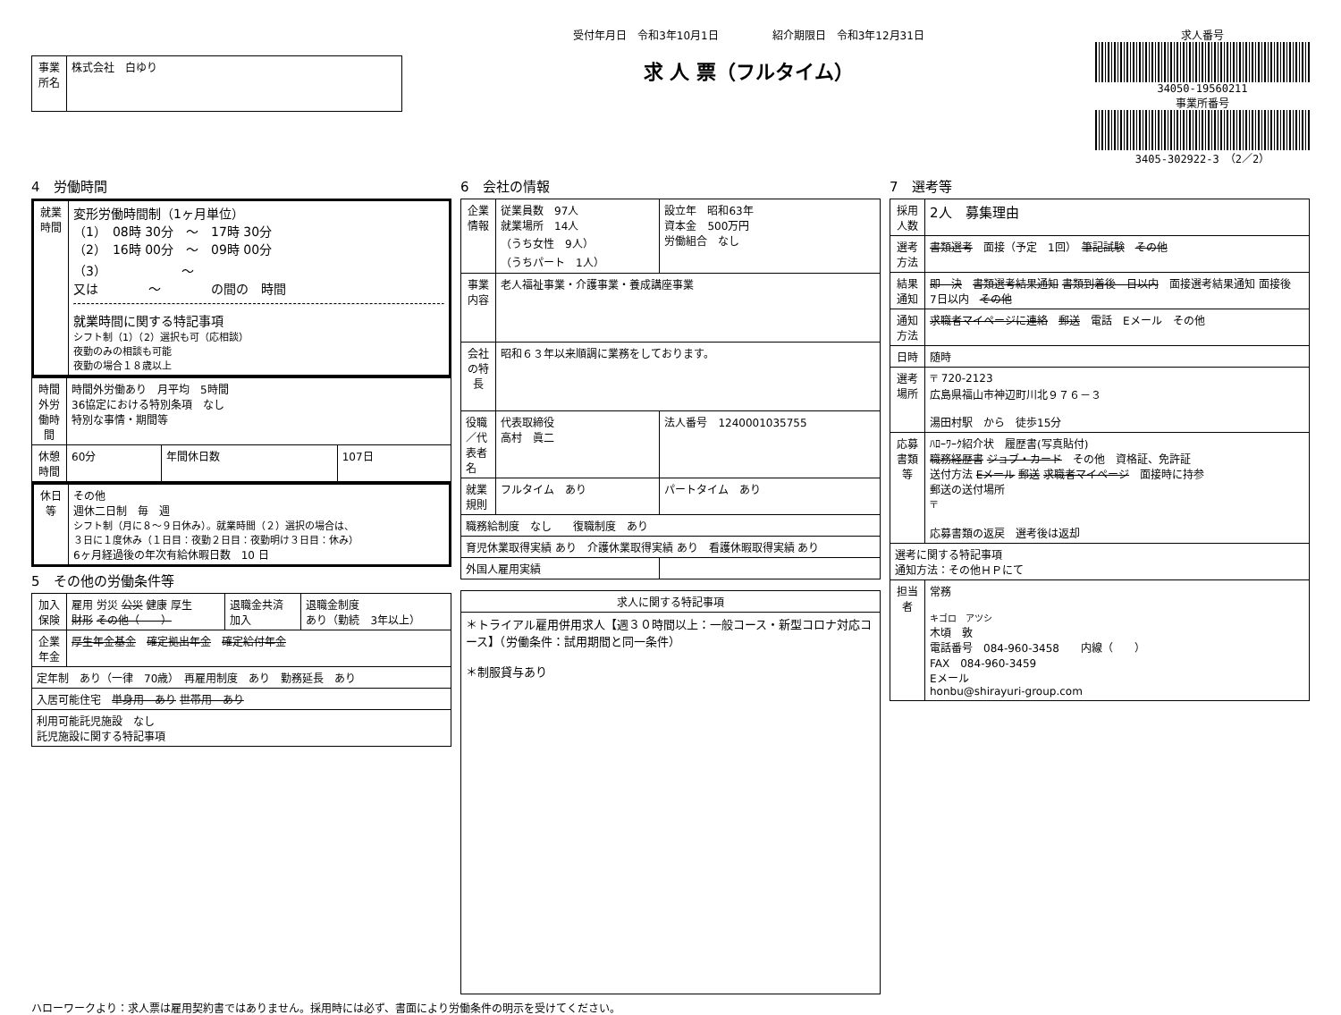| 事業所名 | 株式会社 白ゆり |
受付年月日　令和3年10月1日　　　　　紹介期限日　令和3年12月31日
求 人 票（フルタイム）
求人番号
34050-19560211
事業所番号
3405-302922-3　（2／2）
4　労働時間
| 就業時間 | 変形労働時間制（1ヶ月単位） （1） 08時 30分 ～ 17時 30分 （2） 16時 00分 ～ 09時 00分 （3） ～ 又は ～ の間の 時間 就業時間に関する特記事項 シフト制（1）（2）選択も可（応相談） 夜勤のみの相談も可能 夜勤の場合１８歳以上 |
| 時間外労働時間 | 時間外労働あり 月平均 5時間 36協定における特別条項 なし 特別な事情・期間等 | | |
| 休憩時間 | 60分 | 年間休日数 | 107日 |
| 休日等 | その他 週休二日制 毎 週 シフト制（月に８～９日休み）。就業時間（２）選択の場合は、 ３日に１度休み（１日目：夜勤２日目：夜勤明け３日目：休み） 6ヶ月経過後の年次有給休暇日数 10 日 |
5　その他の労働条件等
| 加入保険 | 雇用 労災 公災 健康 厚生 財形 その他（ ） | 退職金共済 加入 | 退職金制度 あり（勤続 3年以上） |
| 企業年金 | 厚生年金基金 確定拠出年金 確定給付年金 | | |
| 定年制 あり（一律 70歳） 再雇用制度 あり 勤務延長 あり | | | |
| 入居可能住宅 単身用 あり 世帯用 あり | | | |
| 利用可能託児施設 なし 託児施設に関する特記事項 | | | |
6　会社の情報
| 企業情報 | 従業員数 97人 就業場所 14人 （うち女性 9人） （うちパート 1人） | 設立年 昭和63年 資本金 500万円 労働組合 なし |
| 事業内容 | 老人福祉事業・介護事業・養成講座事業 | |
| 会社の特長 | 昭和６３年以来順調に業務をしております。 | |
| 役職／代表者名 | 代表取締役 高村 眞二 | 法人番号 1240001035755 |
| 就業規則 | フルタイム あり | パートタイム あり |
| 職務給制度 なし 復職制度 あり | | |
| 育児休業取得実績 あり 介護休業取得実績 あり 看護休暇取得実績 あり | | |
| 外国人雇用実績 | | |
| 求人に関する特記事項 |
| --- |
| ＊トライアル雇用併用求人【週３０時間以上：一般コース・新型コロナ対応コース】（労働条件：試用期間と同一条件） ＊制服貸与あり |
7　選考等
| 採用人数 | 2人 募集理由 |
| 選考方法 | 書類選考 面接（予定 1回） 筆記試験 その他 |
| 結果通知 | 即 決 書類選考結果通知 書類到着後 日以内 面接選考結果通知 面接後 7日以内 その他 |
| 通知方法 | 求職者マイページに連絡 郵送 電話 Eメール その他 |
| 日時 | 随時 |
| 選考場所 | 〒 720-2123 広島県福山市神辺町川北９７６－３ 湯田村駅 から 徒歩15分 |
| 応募書類等 | ﾊﾛｰﾜｰｸ紹介状 履歴書(写真貼付) 職務経歴書 ジョブ・カード その他 資格証、免許証 送付方法 Eメール 郵送 求職者マイページ 面接時に持参 郵送の送付場所 〒 応募書類の返戻 選考後は返却 |
| 選考に関する特記事項 通知方法：その他ＨＰにて | |
| 担当者 | 常務 キゴロ アツシ 木頃 敦 電話番号 084-960-3458 内線（ ） FAX 084-960-3459 Eメール honbu@shirayuri-group.com |
ハローワークより：求人票は雇用契約書ではありません。採用時には必ず、書面により労働条件の明示を受けてください。